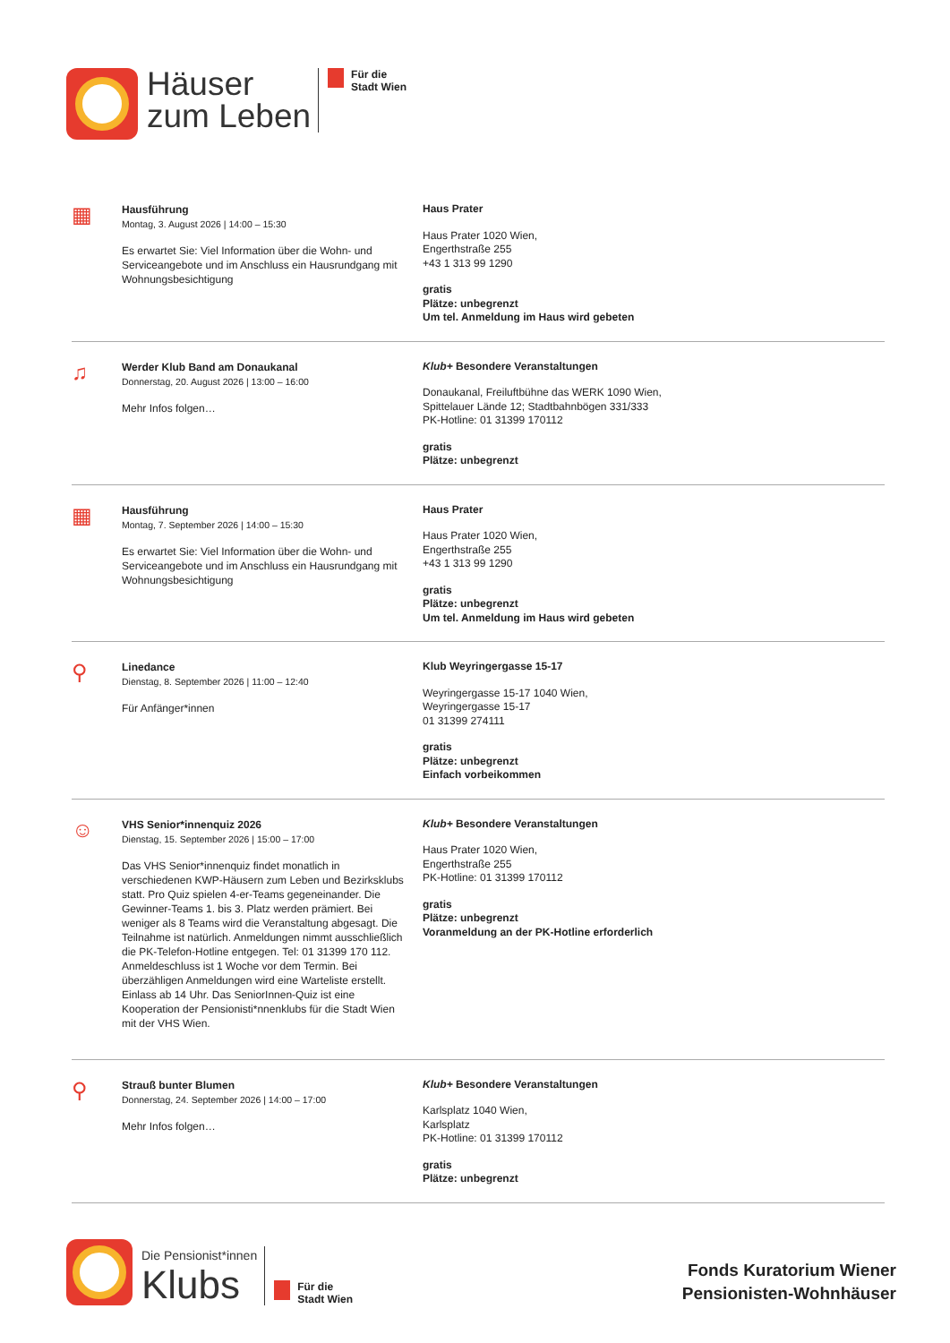Häuser
zum Leben
Für die
Stadt Wien
▦
Hausführung
Montag, 3. August 2026 | 14:00 – 15:30
Es erwartet Sie: Viel Information über die Wohn- und Serviceangebote und im Anschluss ein Hausrundgang mit Wohnungsbesichtigung
Haus Prater
Haus Prater 1020 Wien,
Engerthstraße 255
+43 1 313 99 1290
gratis
Plätze: unbegrenzt
Um tel. Anmeldung im Haus wird gebeten
♫
Werder Klub Band am Donaukanal
Donnerstag, 20. August 2026 | 13:00 – 16:00
Mehr Infos folgen…
Klub+ Besondere Veranstaltungen
Donaukanal, Freiluftbühne das WERK 1090 Wien,
Spittelauer Lände 12; Stadtbahnbögen 331/333
PK-Hotline: 01 31399 170112
gratis
Plätze: unbegrenzt
▦
Hausführung
Montag, 7. September 2026 | 14:00 – 15:30
Es erwartet Sie: Viel Information über die Wohn- und Serviceangebote und im Anschluss ein Hausrundgang mit Wohnungsbesichtigung
Haus Prater
Haus Prater 1020 Wien,
Engerthstraße 255
+43 1 313 99 1290
gratis
Plätze: unbegrenzt
Um tel. Anmeldung im Haus wird gebeten
⚲
Linedance
Dienstag, 8. September 2026 | 11:00 – 12:40
Für Anfänger*innen
Klub Weyringergasse 15-17
Weyringergasse 15-17 1040 Wien,
Weyringergasse 15-17
01 31399 274111
gratis
Plätze: unbegrenzt
Einfach vorbeikommen
☺
VHS Senior*innenquiz 2026
Dienstag, 15. September 2026 | 15:00 – 17:00
Das VHS Senior*innenquiz findet monatlich in verschiedenen KWP-Häusern zum Leben und Bezirksklubs statt. Pro Quiz spielen 4-er-Teams gegeneinander. Die Gewinner-Teams 1. bis 3. Platz werden prämiert. Bei weniger als 8 Teams wird die Veranstaltung abgesagt. Die Teilnahme ist natürlich. Anmeldungen nimmt ausschließlich die PK-Telefon-Hotline entgegen. Tel: 01 31399 170 112. Anmeldeschluss ist 1 Woche vor dem Termin. Bei überzähligen Anmeldungen wird eine Warteliste erstellt. Einlass ab 14 Uhr. Das SeniorInnen-Quiz ist eine Kooperation der Pensionisti*nnenklubs für die Stadt Wien mit der VHS Wien.
Klub+ Besondere Veranstaltungen
Haus Prater 1020 Wien,
Engerthstraße 255
PK-Hotline: 01 31399 170112
gratis
Plätze: unbegrenzt
Voranmeldung an der PK-Hotline erforderlich
⚲
Strauß bunter Blumen
Donnerstag, 24. September 2026 | 14:00 – 17:00
Mehr Infos folgen…
Klub+ Besondere Veranstaltungen
Karlsplatz 1040 Wien,
Karlsplatz
PK-Hotline: 01 31399 170112
gratis
Plätze: unbegrenzt
Die Pensionist*innen
Klubs
Für die
Stadt Wien
Fonds Kuratorium Wiener
Pensionisten-Wohnhäuser